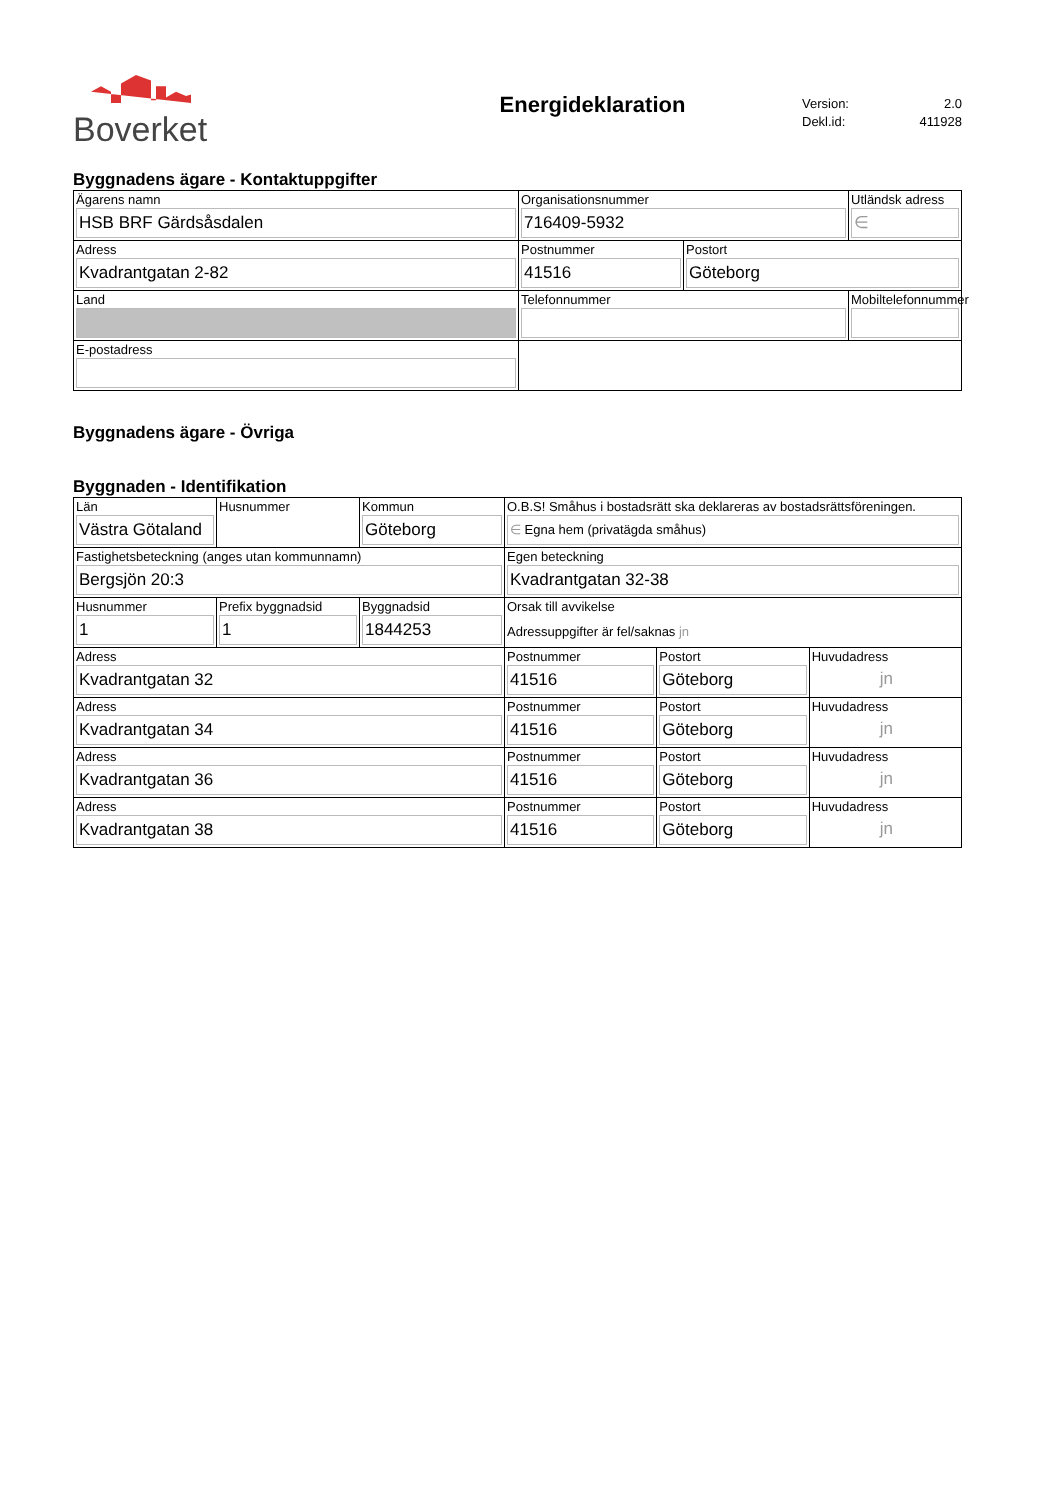Boverket
Energideklaration
Version: 2.0
Dekl.id: 411928
Byggnadens ägare - Kontaktuppgifter
| Ägarens namn HSB BRF Gärdsåsdalen | Organisationsnummer 716409-5932 | | Utländsk adress ∈ |
| Adress Kvadrantgatan 2-82 | Postnummer 41516 | Postort Göteborg | |
| Land | Telefonnummer | | Mobiltelefonnummer |
| E-postadress | | | |
Byggnadens ägare - Övriga
Byggnaden - Identifikation
| Län Västra Götaland | Husnummer | Kommun Göteborg | O.B.S! Småhus i bostadsrätt ska deklareras av bostadsrättsföreningen. ∈ Egna hem (privatägda småhus) | | |
| Fastighetsbeteckning (anges utan kommunnamn) Bergsjön 20:3 | | | Egen beteckning Kvadrantgatan 32-38 | | |
| Husnummer 1 | Prefix byggnadsid 1 | Byggnadsid 1844253 | Orsak till avvikelse Adressuppgifter är fel/saknas jn | | |
| Adress Kvadrantgatan 32 | | | Postnummer 41516 | Postort Göteborg | Huvudadress jn |
| Adress Kvadrantgatan 34 | | | Postnummer 41516 | Postort Göteborg | Huvudadress jn |
| Adress Kvadrantgatan 36 | | | Postnummer 41516 | Postort Göteborg | Huvudadress jn |
| Adress Kvadrantgatan 38 | | | Postnummer 41516 | Postort Göteborg | Huvudadress jn |